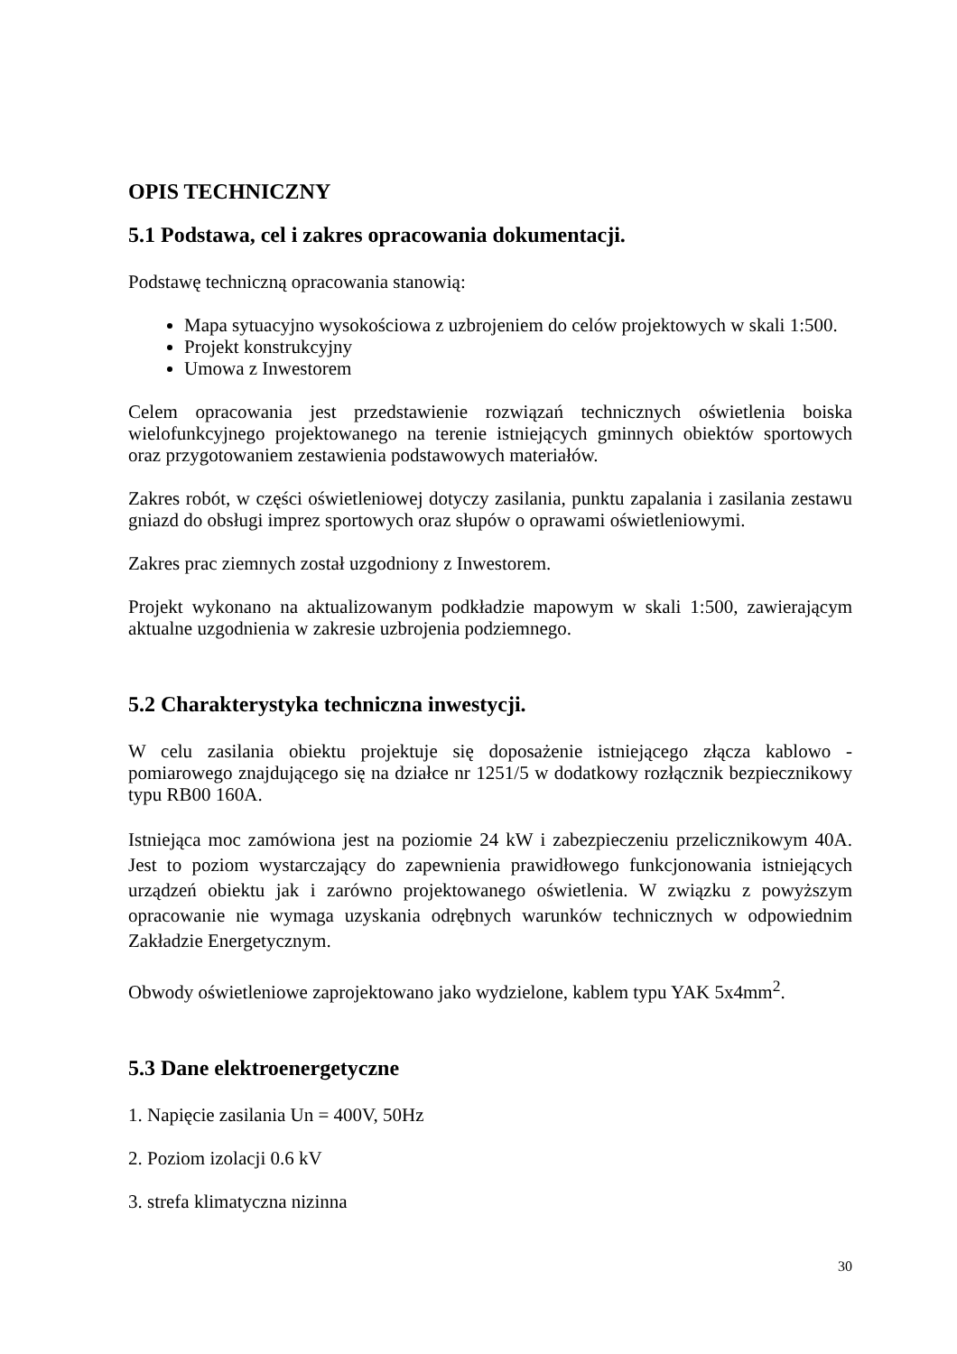OPIS TECHNICZNY
5.1 Podstawa, cel i zakres opracowania dokumentacji.
Podstawę techniczną opracowania stanowią:
Mapa sytuacyjno wysokościowa z uzbrojeniem do celów projektowych w skali 1:500.
Projekt konstrukcyjny
Umowa z Inwestorem
Celem opracowania jest przedstawienie rozwiązań technicznych oświetlenia boiska wielofunkcyjnego projektowanego na terenie istniejących gminnych obiektów sportowych oraz przygotowaniem zestawienia podstawowych materiałów.
Zakres robót, w części oświetleniowej dotyczy zasilania, punktu zapalania i zasilania zestawu gniazd do obsługi imprez sportowych oraz słupów o oprawami oświetleniowymi.
Zakres prac ziemnych został uzgodniony z Inwestorem.
Projekt wykonano na aktualizowanym podkładzie mapowym w skali 1:500, zawierającym aktualne uzgodnienia w zakresie uzbrojenia podziemnego.
5.2 Charakterystyka techniczna inwestycji.
W celu zasilania obiektu projektuje się doposażenie istniejącego złącza kablowo - pomiarowego znajdującego się na działce nr 1251/5 w dodatkowy rozłącznik bezpiecznikowy typu RB00 160A.
Istniejąca moc zamówiona jest na poziomie 24 kW i zabezpieczeniu przelicznikowym 40A. Jest to poziom wystarczający do zapewnienia prawidłowego funkcjonowania istniejących urządzeń obiektu jak i zarówno projektowanego oświetlenia. W związku z powyższym opracowanie nie wymaga uzyskania odrębnych warunków technicznych w odpowiednim Zakładzie Energetycznym.
Obwody oświetleniowe zaprojektowano jako wydzielone, kablem typu YAK 5x4mm<sup>2</sup>.
5.3 Dane elektroenergetyczne
1. Napięcie zasilania Un = 400V, 50Hz
2. Poziom izolacji 0.6 kV
3. strefa klimatyczna nizinna
30